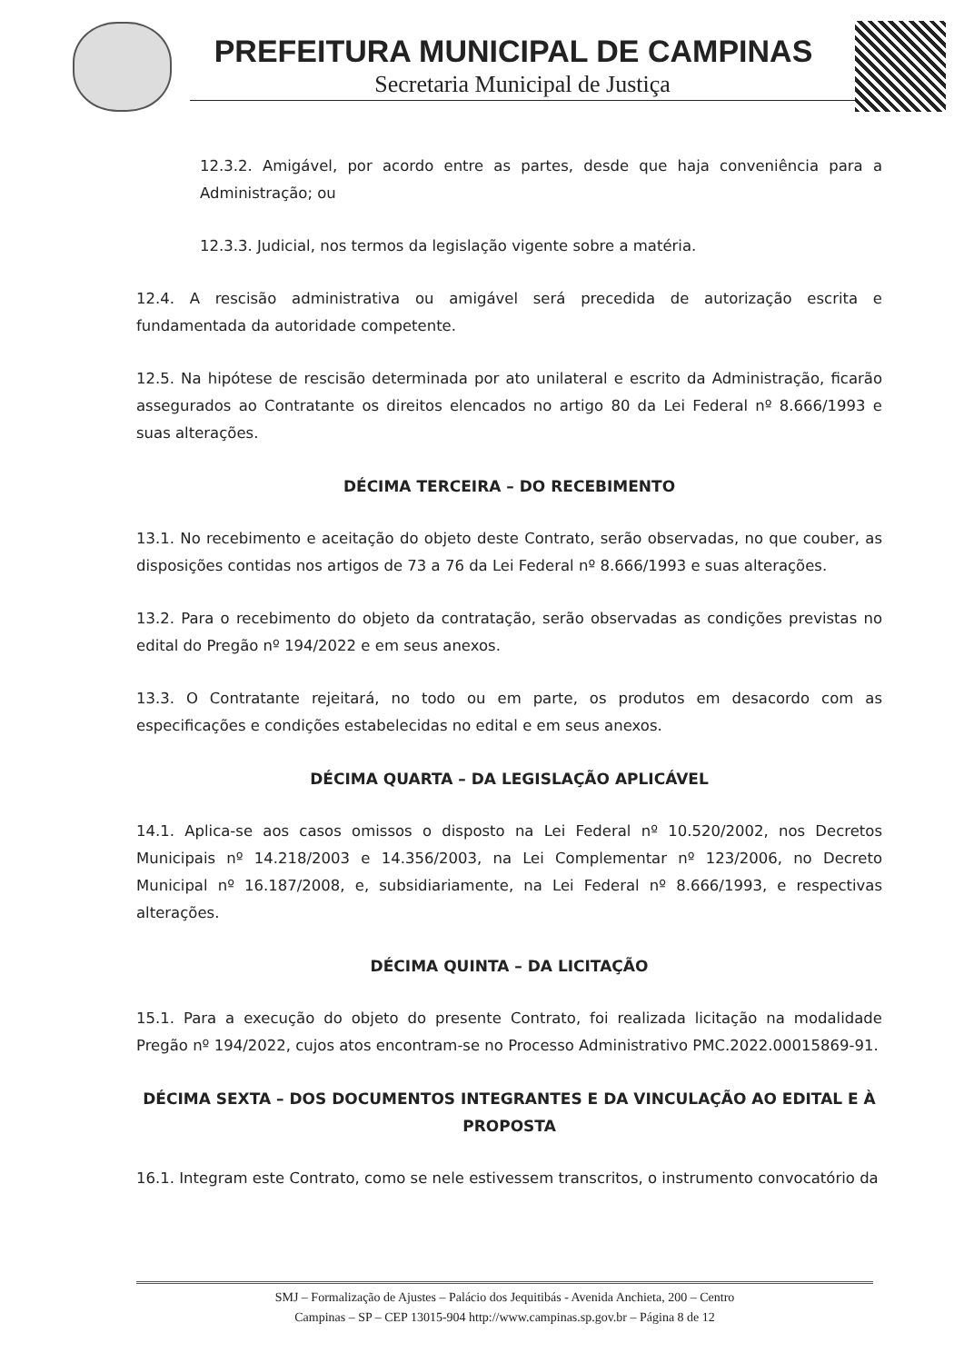PREFEITURA MUNICIPAL DE CAMPINAS
Secretaria Municipal de Justiça
12.3.2. Amigável, por acordo entre as partes, desde que haja conveniência para a Administração; ou
12.3.3. Judicial, nos termos da legislação vigente sobre a matéria.
12.4. A rescisão administrativa ou amigável será precedida de autorização escrita e fundamentada da autoridade competente.
12.5. Na hipótese de rescisão determinada por ato unilateral e escrito da Administração, ficarão assegurados ao Contratante os direitos elencados no artigo 80 da Lei Federal nº 8.666/1993 e suas alterações.
DÉCIMA TERCEIRA – DO RECEBIMENTO
13.1. No recebimento e aceitação do objeto deste Contrato, serão observadas, no que couber, as disposições contidas nos artigos de 73 a 76 da Lei Federal nº 8.666/1993 e suas alterações.
13.2. Para o recebimento do objeto da contratação, serão observadas as condições previstas no edital do Pregão nº 194/2022 e em seus anexos.
13.3. O Contratante rejeitará, no todo ou em parte, os produtos em desacordo com as especificações e condições estabelecidas no edital e em seus anexos.
DÉCIMA QUARTA – DA LEGISLAÇÃO APLICÁVEL
14.1. Aplica-se aos casos omissos o disposto na Lei Federal nº 10.520/2002, nos Decretos Municipais nº 14.218/2003 e 14.356/2003, na Lei Complementar nº 123/2006, no Decreto Municipal nº 16.187/2008, e, subsidiariamente, na Lei Federal nº 8.666/1993, e respectivas alterações.
DÉCIMA QUINTA – DA LICITAÇÃO
15.1. Para a execução do objeto do presente Contrato, foi realizada licitação na modalidade Pregão nº 194/2022, cujos atos encontram-se no Processo Administrativo PMC.2022.00015869-91.
DÉCIMA SEXTA – DOS DOCUMENTOS INTEGRANTES E DA VINCULAÇÃO AO EDITAL E À PROPOSTA
16.1. Integram este Contrato, como se nele estivessem transcritos, o instrumento convocatório da
SMJ – Formalização de Ajustes – Palácio dos Jequitibás - Avenida Anchieta, 200 – Centro
Campinas – SP – CEP 13015-904 http://www.campinas.sp.gov.br – Página 8 de 12